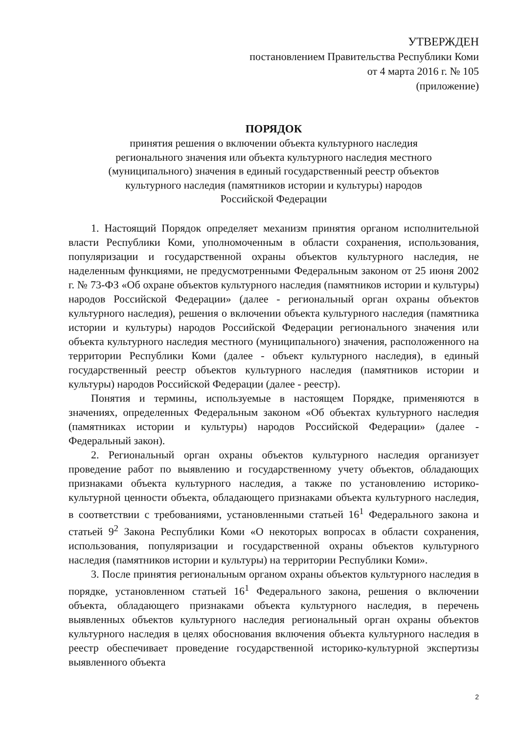УТВЕРЖДЕН
постановлением Правительства Республики Коми
от 4 марта 2016 г. № 105
(приложение)
ПОРЯДОК
принятия решения о включении объекта культурного наследия
регионального значения или объекта культурного наследия местного
(муниципального) значения в единый государственный реестр объектов
культурного наследия (памятников истории и культуры) народов
Российской Федерации
1. Настоящий Порядок определяет механизм принятия органом исполнительной власти Республики Коми, уполномоченным в области сохранения, использования, популяризации и государственной охраны объектов культурного наследия, не наделенным функциями, не предусмотренными Федеральным законом от 25 июня 2002 г. № 73-ФЗ «Об охране объектов культурного наследия (памятников истории и культуры) народов Российской Федерации» (далее - региональный орган охраны объектов культурного наследия), решения о включении объекта культурного наследия (памятника истории и культуры) народов Российской Федерации регионального значения или объекта культурного наследия местного (муниципального) значения, расположенного на территории Республики Коми (далее - объект культурного наследия), в единый государственный реестр объектов культурного наследия (памятников истории и культуры) народов Российской Федерации (далее - реестр).
Понятия и термины, используемые в настоящем Порядке, применяются в значениях, определенных Федеральным законом «Об объектах культурного наследия (памятниках истории и культуры) народов Российской Федерации» (далее - Федеральный закон).
2. Региональный орган охраны объектов культурного наследия организует проведение работ по выявлению и государственному учету объектов, обладающих признаками объекта культурного наследия, а также по установлению историко-культурной ценности объекта, обладающего признаками объекта культурного наследия, в соответствии с требованиями, установленными статьей 16<sup>1</sup> Федерального закона и статьей 9<sup>2</sup> Закона Республики Коми «О некоторых вопросах в области сохранения, использования, популяризации и государственной охраны объектов культурного наследия (памятников истории и культуры) на территории Республики Коми».
3. После принятия региональным органом охраны объектов культурного наследия в порядке, установленном статьей 16<sup>1</sup> Федерального закона, решения о включении объекта, обладающего признаками объекта культурного наследия, в перечень выявленных объектов культурного наследия региональный орган охраны объектов культурного наследия в целях обоснования включения объекта культурного наследия в реестр обеспечивает проведение государственной историко-культурной экспертизы выявленного объекта
2